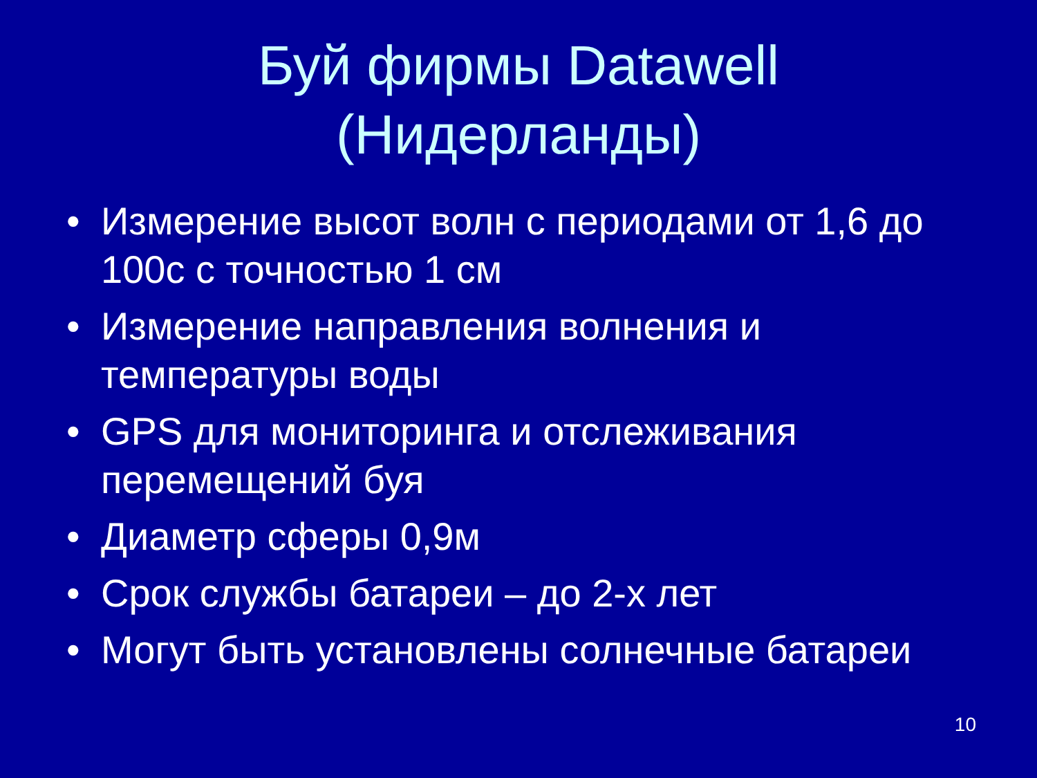Буй фирмы Datawell
(Нидерланды)
• Измерение высот волн с периодами от 1,6 до 100с с точностью 1 см
• Измерение направления волнения и температуры воды
• GPS для мониторинга и отслеживания перемещений буя
• Диаметр сферы 0,9м
• Срок службы батареи – до 2-х лет
• Могут быть установлены солнечные батареи
10